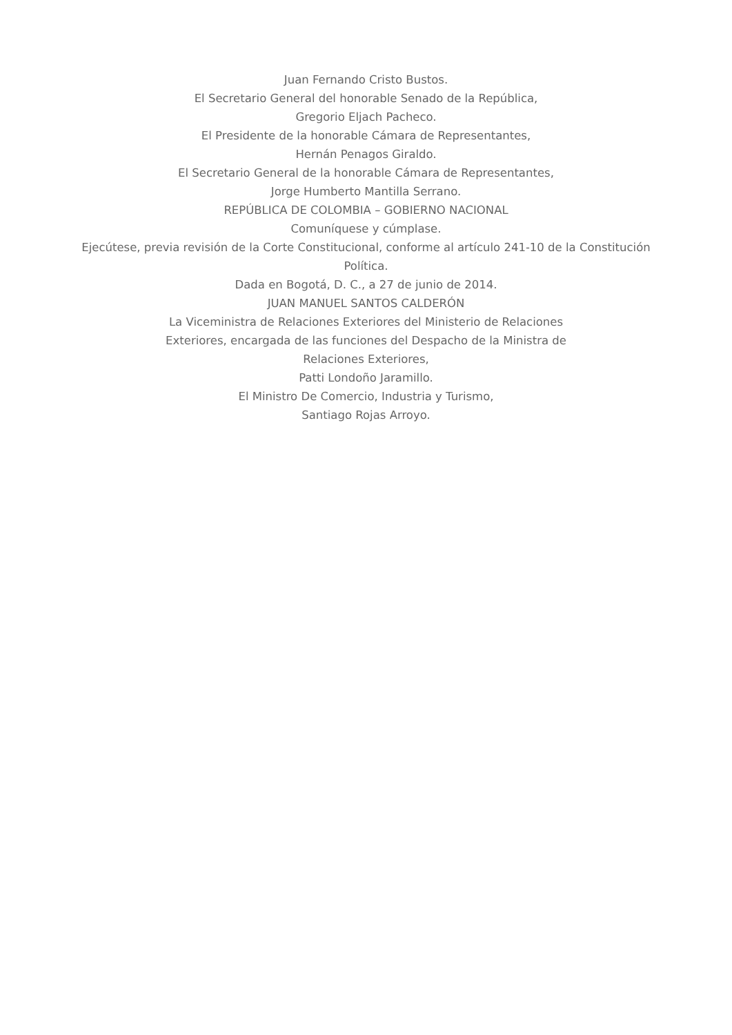Juan Fernando Cristo Bustos.
El Secretario General del honorable Senado de la República,
Gregorio Eljach Pacheco.
El Presidente de la honorable Cámara de Representantes,
Hernán Penagos Giraldo.
El Secretario General de la honorable Cámara de Representantes,
Jorge Humberto Mantilla Serrano.
REPÚBLICA DE COLOMBIA – GOBIERNO NACIONAL
Comuníquese y cúmplase.
Ejecútese, previa revisión de la Corte Constitucional, conforme al artículo 241-10 de la Constitución Política.
Dada en Bogotá, D. C., a 27 de junio de 2014.
JUAN MANUEL SANTOS CALDERÓN
La Viceministra de Relaciones Exteriores del Ministerio de Relaciones
Exteriores, encargada de las funciones del Despacho de la Ministra de
Relaciones Exteriores,
Patti Londoño Jaramillo.
El Ministro De Comercio, Industria y Turismo,
Santiago Rojas Arroyo.